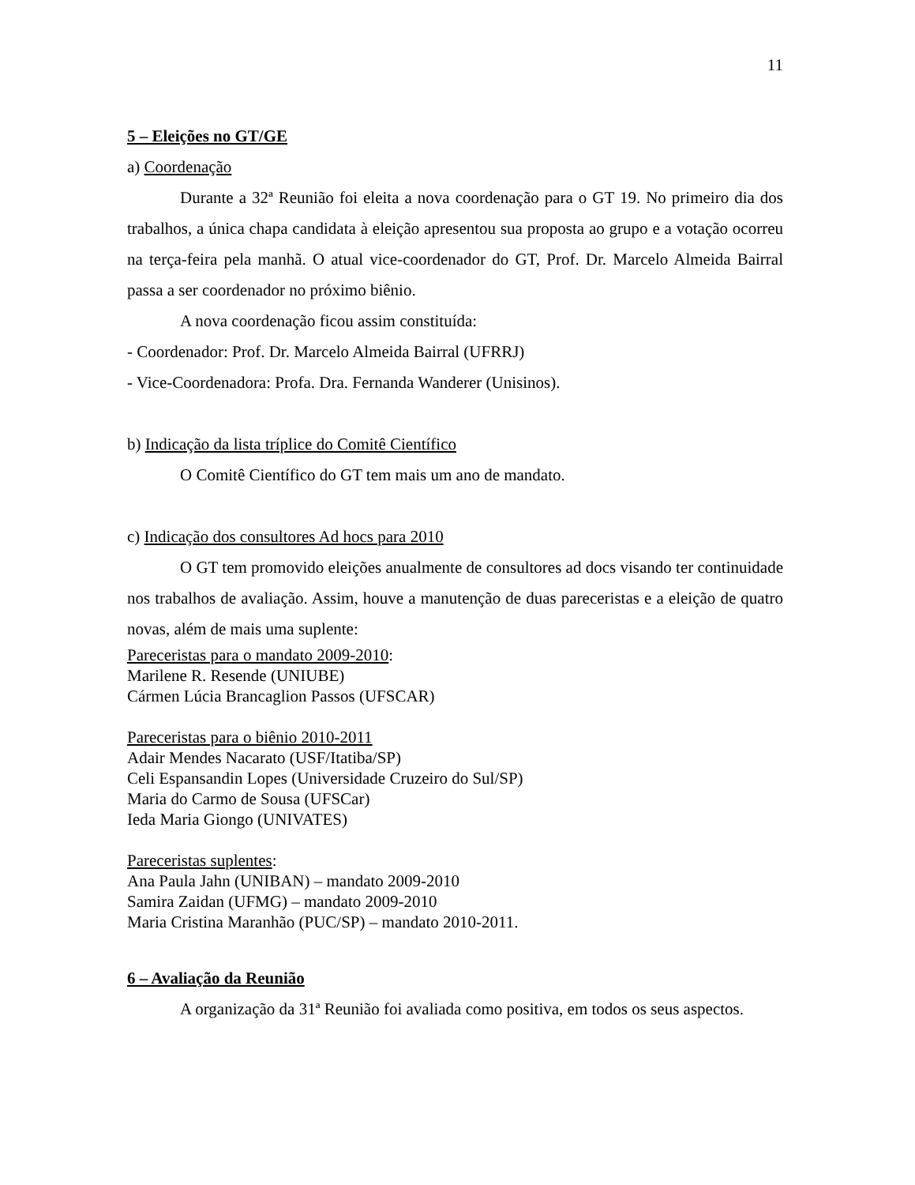11
5 – Eleições no GT/GE
a) Coordenação
Durante a 32ª Reunião foi eleita a nova coordenação para o GT 19. No primeiro dia dos trabalhos, a única chapa candidata à eleição apresentou sua proposta ao grupo e a votação ocorreu na terça-feira pela manhã. O atual vice-coordenador do GT, Prof. Dr. Marcelo Almeida Bairral passa a ser coordenador no próximo biênio.
A nova coordenação ficou assim constituída:
- Coordenador: Prof. Dr. Marcelo Almeida Bairral (UFRRJ)
- Vice-Coordenadora: Profa. Dra. Fernanda Wanderer (Unisinos).
b) Indicação da lista tríplice do Comitê Científico
O Comitê Científico do GT tem mais um ano de mandato.
c) Indicação dos consultores Ad hocs para 2010
O GT tem promovido eleições anualmente de consultores ad docs visando ter continuidade nos trabalhos de avaliação. Assim, houve a manutenção de duas pareceristas e a eleição de quatro novas, além de mais uma suplente:
Pareceristas para o mandato 2009-2010:
Marilene R. Resende (UNIUBE)
Cármen Lúcia Brancaglion Passos (UFSCAR)
Pareceristas para o biênio 2010-2011
Adair Mendes Nacarato (USF/Itatiba/SP)
Celi Espansandin Lopes (Universidade Cruzeiro do Sul/SP)
Maria do Carmo de Sousa (UFSCar)
Ieda Maria Giongo (UNIVATES)
Pareceristas suplentes:
Ana Paula Jahn (UNIBAN) – mandato 2009-2010
Samira Zaidan (UFMG) – mandato 2009-2010
Maria Cristina Maranhão (PUC/SP) – mandato 2010-2011.
6 – Avaliação da Reunião
A organização da 31ª Reunião foi avaliada como positiva, em todos os seus aspectos.